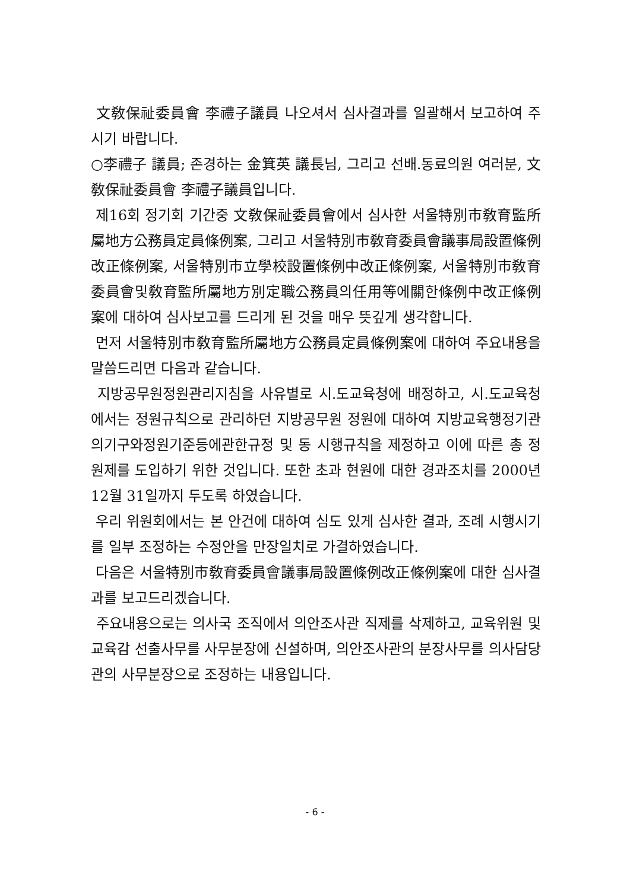文敎保祉委員會 李禮子議員 나오셔서 심사결과를 일괄해서 보고하여 주시기 바랍니다.
○李禮子 議員; 존경하는 金箕英 議長님, 그리고 선배.동료의원 여러분, 文敎保祉委員會 李禮子議員입니다.
제16회 정기회 기간중 文敎保祉委員會에서 심사한 서울特別市敎育監所屬地方公務員定員條例案, 그리고 서울特別市敎育委員會議事局設置條例改正條例案, 서울特別市立學校設置條例中改正條例案, 서울特別市敎育委員會및敎育監所屬地方別定職公務員의任用等에關한條例中改正條例案에 대하여 심사보고를 드리게 된 것을 매우 뜻깊게 생각합니다.
먼저 서울特別市敎育監所屬地方公務員定員條例案에 대하여 주요내용을 말씀드리면 다음과 같습니다.
지방공무원정원관리지침을 사유별로 시.도교육청에 배정하고, 시.도교육청에서는 정원규칙으로 관리하던 지방공무원 정원에 대하여 지방교육행정기관의기구와정원기준등에관한규정 및 동 시행규칙을 제정하고 이에 따른 총 정원제를 도입하기 위한 것입니다. 또한 초과 현원에 대한 경과조치를 2000년 12월 31일까지 두도록 하였습니다.
우리 위원회에서는 본 안건에 대하여 심도 있게 심사한 결과, 조례 시행시기를 일부 조정하는 수정안을 만장일치로 가결하였습니다.
다음은 서울特別市敎育委員會議事局設置條例改正條例案에 대한 심사결과를 보고드리겠습니다.
주요내용으로는 의사국 조직에서 의안조사관 직제를 삭제하고, 교육위원 및 교육감 선출사무를 사무분장에 신설하며, 의안조사관의 분장사무를 의사담당관의 사무분장으로 조정하는 내용입니다.
- 6 -